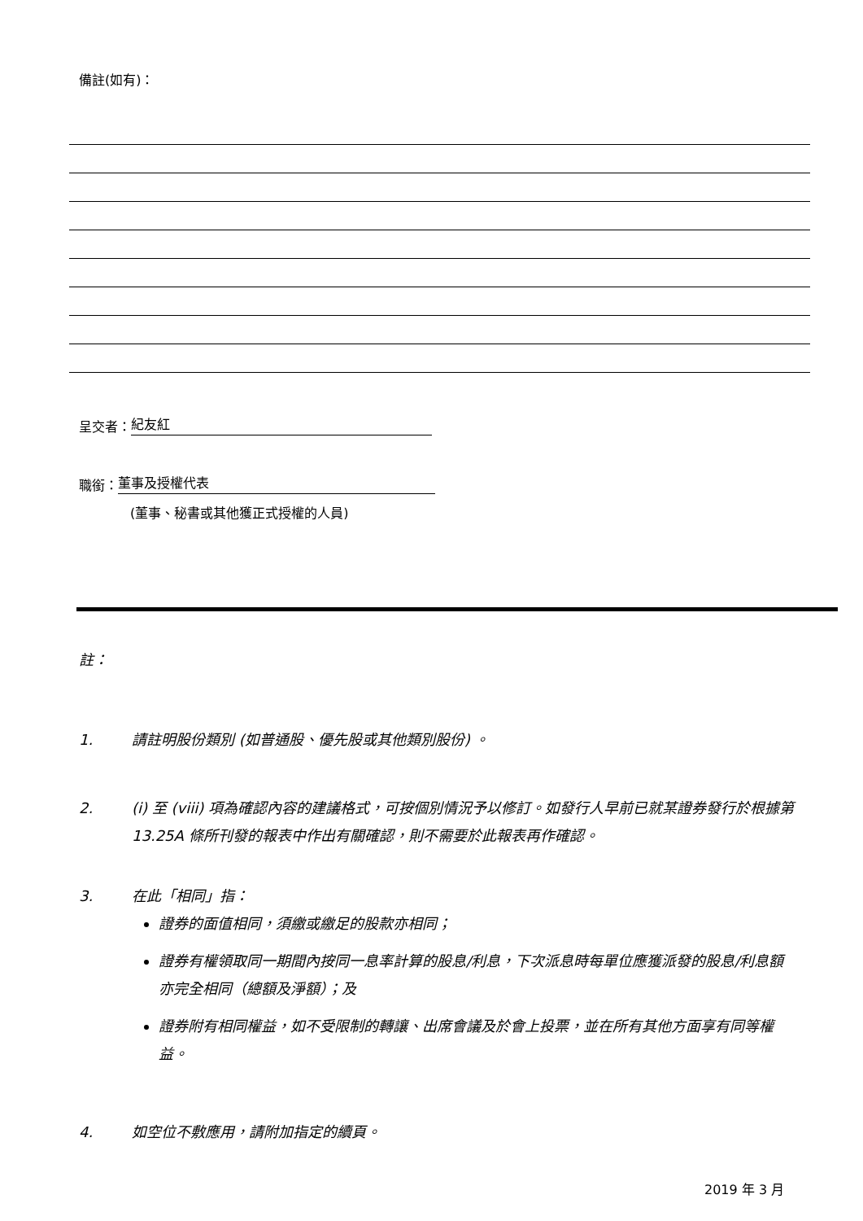備註(如有)：
呈交者： 紀友紅
職銜： 董事及授權代表
(董事、秘書或其他獲正式授權的人員)
註：
1. 請註明股份類別 (如普通股、優先股或其他類別股份) 。
2. (i) 至 (viii) 項為確認內容的建議格式，可按個別情況予以修訂。如發行人早前已就某證券發行於根據第 13.25A 條所刊發的報表中作出有關確認，則不需要於此報表再作確認。
3. 在此「相同」指：
證券的面值相同，須繳或繳足的股款亦相同；
證券有權領取同一期間內按同一息率計算的股息/利息，下次派息時每單位應獲派發的股息/利息額亦完全相同（總額及淨額）；及
證券附有相同權益，如不受限制的轉讓、出席會議及於會上投票，並在所有其他方面享有同等權益。
4. 如空位不敷應用，請附加指定的續頁。
2019 年 3 月